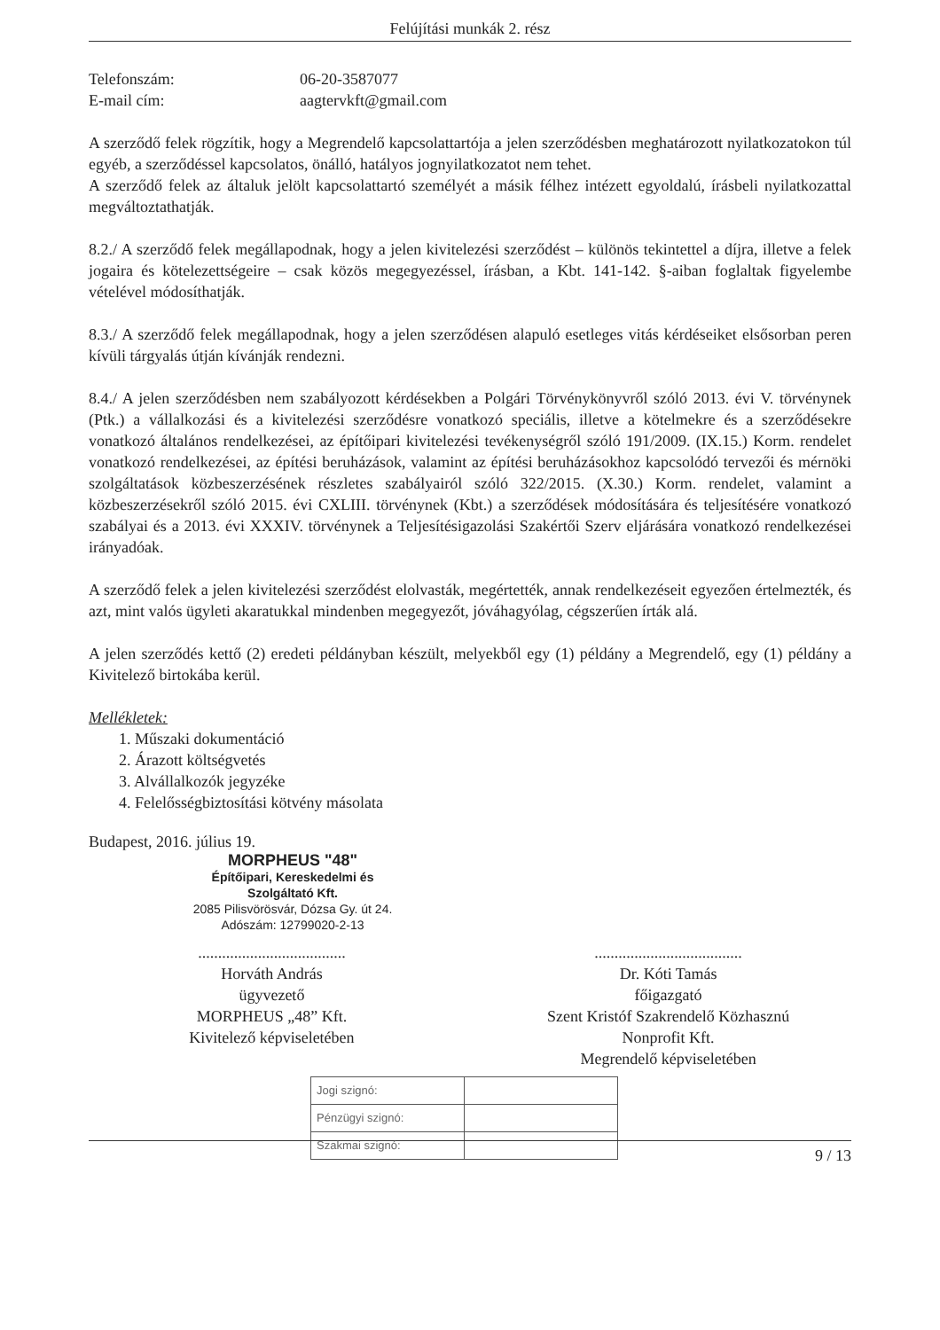Felújítási munkák 2. rész
Telefonszám: 06-20-3587077
E-mail cím: aagtervkft@gmail.com
A szerződő felek rögzítik, hogy a Megrendelő kapcsolattartója a jelen szerződésben meghatározott nyilatkozatokon túl egyéb, a szerződéssel kapcsolatos, önálló, hatályos jognyilatkozatot nem tehet.
A szerződő felek az általuk jelölt kapcsolattartó személyét a másik félhez intézett egyoldalú, írásbeli nyilatkozattal megváltoztathatják.
8.2./ A szerződő felek megállapodnak, hogy a jelen kivitelezési szerződést – különös tekintettel a díjra, illetve a felek jogaira és kötelezettségeire – csak közös megegyezéssel, írásban, a Kbt. 141-142. §-aiban foglaltak figyelembe vételével módosíthatják.
8.3./ A szerződő felek megállapodnak, hogy a jelen szerződésen alapuló esetleges vitás kérdéseiket elsősorban peren kívüli tárgyalás útján kívánják rendezni.
8.4./ A jelen szerződésben nem szabályozott kérdésekben a Polgári Törvénykönyvről szóló 2013. évi V. törvénynek (Ptk.) a vállalkozási és a kivitelezési szerződésre vonatkozó speciális, illetve a kötelmekre és a szerződésekre vonatkozó általános rendelkezései, az építőipari kivitelezési tevékenységről szóló 191/2009. (IX.15.) Korm. rendelet vonatkozó rendelkezései, az építési beruházások, valamint az építési beruházásokhoz kapcsolódó tervezői és mérnöki szolgáltatások közbeszerzésének részletes szabályairól szóló 322/2015. (X.30.) Korm. rendelet, valamint a közbeszerzésekről szóló 2015. évi CXLIII. törvénynek (Kbt.) a szerződések módosítására és teljesítésére vonatkozó szabályai és a 2013. évi XXXIV. törvénynek a Teljesítésigazolási Szakértői Szerv eljárására vonatkozó rendelkezései irányadóak.
A szerződő felek a jelen kivitelezési szerződést elolvasták, megértették, annak rendelkezéseit egyezően értelmezték, és azt, mint valós ügyleti akaratukkal mindenben megegyezőt, jóváhagyólag, cégszerűen írták alá.
A jelen szerződés kettő (2) eredeti példányban készült, melyekből egy (1) példány a Megrendelő, egy (1) példány a Kivitelező birtokába kerül.
Mellékletek:
1. Műszaki dokumentáció
2. Árazott költségvetés
3. Alvállalkozók jegyzéke
4. Felelősségbiztosítási kötvény másolata
Budapest, 2016. július 19.
MORPHEUS "48"
Építőipari, Kereskedelmi és
Szolgáltató Kft.
2085 Pilisvörösvár, Dózsa Gy. út 24.
Adószám: 12799020-2-13
.....................................
Horváth András
ügyvezető
MORPHEUS „48” Kft.
Kivitelező képviseletében
.....................................
Dr. Kóti Tamás
főigazgató
Szent Kristóf Szakrendelő Közhasznú
Nonprofit Kft.
Megrendelő képviseletében
| Jogi szignó: | |
| Pénzügyi szignó: | |
| Szakmai szignó: | |
9 / 13